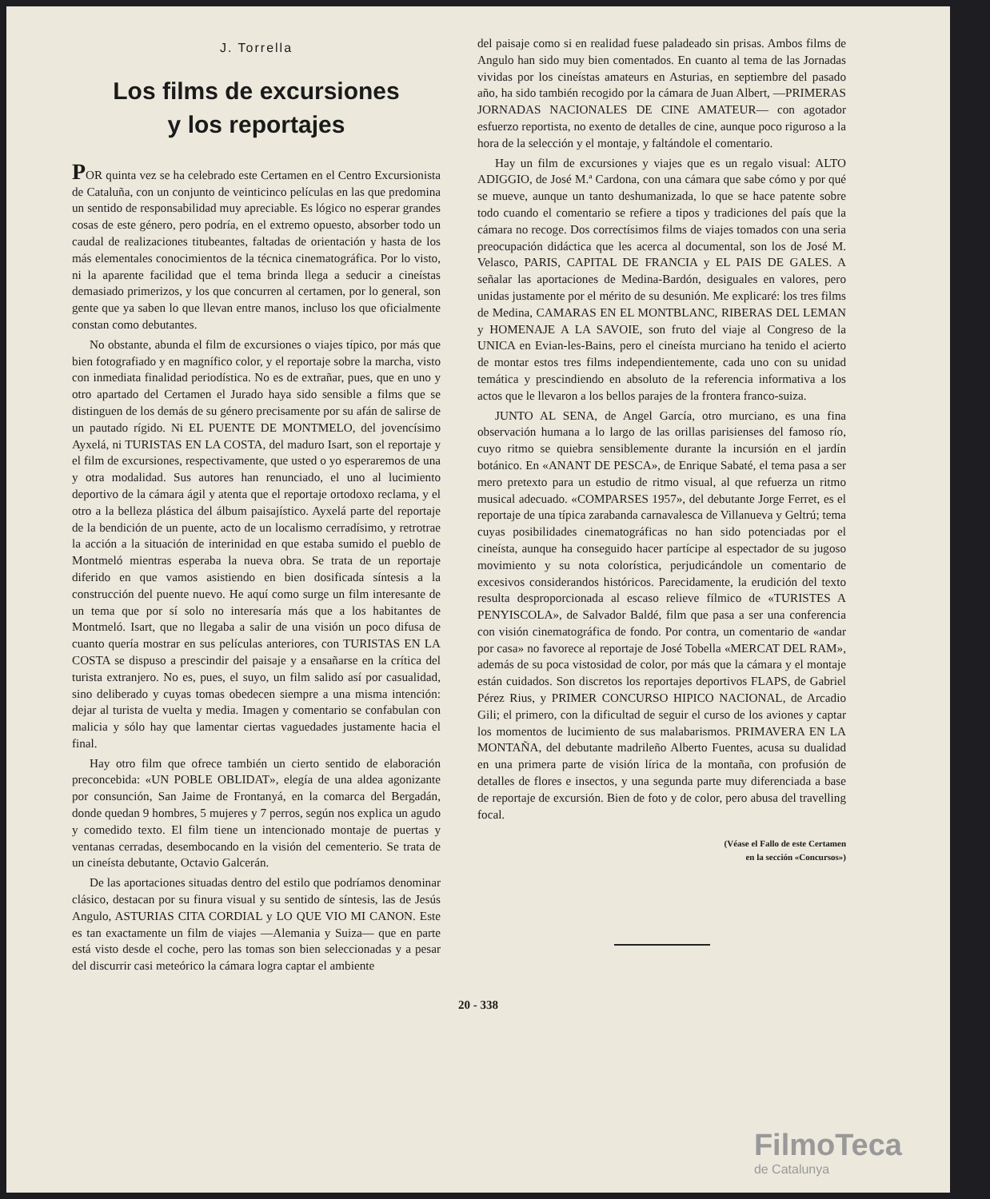J. Torrella
Los films de excursiones
y los reportajes
POR quinta vez se ha celebrado este Certamen en el Centro Excursionista de Cataluña, con un conjunto de veinticinco películas en las que predomina un sentido de responsabilidad muy apreciable. Es lógico no esperar grandes cosas de este género, pero podría, en el extremo opuesto, absorber todo un caudal de realizaciones titubeantes, faltadas de orientación y hasta de los más elementales conocimientos de la técnica cinematográfica. Por lo visto, ni la aparente facilidad que el tema brinda llega a seducir a cineístas demasiado primerizos, y los que concurren al certamen, por lo general, son gente que ya saben lo que llevan entre manos, incluso los que oficialmente constan como debutantes.
No obstante, abunda el film de excursiones o viajes típico, por más que bien fotografiado y en magnífico color, y el reportaje sobre la marcha, visto con inmediata finalidad periodística. No es de extrañar, pues, que en uno y otro apartado del Certamen el Jurado haya sido sensible a films que se distinguen de los demás de su género precisamente por su afán de salirse de un pautado rígido. Ni EL PUENTE DE MONTMELO, del jovencísimo Ayxelá, ni TURISTAS EN LA COSTA, del maduro Isart, son el reportaje y el film de excursiones, respectivamente, que usted o yo esperaremos de una y otra modalidad. Sus autores han renunciado, el uno al lucimiento deportivo de la cámara ágil y atenta que el reportaje ortodoxo reclama, y el otro a la belleza plástica del álbum paisajístico. Ayxelá parte del reportaje de la bendición de un puente, acto de un localismo cerradísimo, y retrotrae la acción a la situación de interinidad en que estaba sumido el pueblo de Montmeló mientras esperaba la nueva obra. Se trata de un reportaje diferido en que vamos asistiendo en bien dosificada síntesis a la construcción del puente nuevo. He aquí como surge un film interesante de un tema que por sí solo no interesaría más que a los habitantes de Montmeló. Isart, que no llegaba a salir de una visión un poco difusa de cuanto quería mostrar en sus películas anteriores, con TURISTAS EN LA COSTA se dispuso a prescindir del paisaje y a ensañarse en la crítica del turista extranjero. No es, pues, el suyo, un film salido así por casualidad, sino deliberado y cuyas tomas obedecen siempre a una misma intención: dejar al turista de vuelta y media. Imagen y comentario se confabulan con malicia y sólo hay que lamentar ciertas vaguedades justamente hacia el final.
Hay otro film que ofrece también un cierto sentido de elaboración preconcebida: «UN POBLE OBLIDAT», elegía de una aldea agonizante por consunción, San Jaime de Frontanyá, en la comarca del Bergadán, donde quedan 9 hombres, 5 mujeres y 7 perros, según nos explica un agudo y comedido texto. El film tiene un intencionado montaje de puertas y ventanas cerradas, desembocando en la visión del cementerio. Se trata de un cineísta debutante, Octavio Galcerán.
De las aportaciones situadas dentro del estilo que podríamos denominar clásico, destacan por su finura visual y su sentido de síntesis, las de Jesús Angulo, ASTURIAS CITA CORDIAL y LO QUE VIO MI CANON. Este es tan exactamente un film de viajes —Alemania y Suiza— que en parte está visto desde el coche, pero las tomas son bien seleccionadas y a pesar del discurrir casi meteórico la cámara logra captar el ambiente
del paisaje como si en realidad fuese paladeado sin prisas. Ambos films de Angulo han sido muy bien comentados. En cuanto al tema de las Jornadas vividas por los cineístas amateurs en Asturias, en septiembre del pasado año, ha sido también recogido por la cámara de Juan Albert, —PRIMERAS JORNADAS NACIONALES DE CINE AMATEUR— con agotador esfuerzo reportista, no exento de detalles de cine, aunque poco riguroso a la hora de la selección y el montaje, y faltándole el comentario.
Hay un film de excursiones y viajes que es un regalo visual: ALTO ADIGGIO, de José M.ª Cardona, con una cámara que sabe cómo y por qué se mueve, aunque un tanto deshumanizada, lo que se hace patente sobre todo cuando el comentario se refiere a tipos y tradiciones del país que la cámara no recoge. Dos correctísimos films de viajes tomados con una seria preocupación didáctica que les acerca al documental, son los de José M. Velasco, PARIS, CAPITAL DE FRANCIA y EL PAIS DE GALES. A señalar las aportaciones de Medina-Bardón, desiguales en valores, pero unidas justamente por el mérito de su desunión. Me explicaré: los tres films de Medina, CAMARAS EN EL MONTBLANC, RIBERAS DEL LEMAN y HOMENAJE A LA SAVOIE, son fruto del viaje al Congreso de la UNICA en Evian-les-Bains, pero el cineísta murciano ha tenido el acierto de montar estos tres films independientemente, cada uno con su unidad temática y prescindiendo en absoluto de la referencia informativa a los actos que le llevaron a los bellos parajes de la frontera franco-suiza.
JUNTO AL SENA, de Angel García, otro murciano, es una fina observación humana a lo largo de las orillas parisienses del famoso río, cuyo ritmo se quiebra sensiblemente durante la incursión en el jardín botánico. En «ANANT DE PESCA», de Enrique Sabaté, el tema pasa a ser mero pretexto para un estudio de ritmo visual, al que refuerza un ritmo musical adecuado. «COMPARSES 1957», del debutante Jorge Ferret, es el reportaje de una típica zarabanda carnavalesca de Villanueva y Geltrú; tema cuyas posibilidades cinematográficas no han sido potenciadas por el cineísta, aunque ha conseguido hacer partícipe al espectador de su jugoso movimiento y su nota colorística, perjudicándole un comentario de excesivos considerandos históricos. Parecidamente, la erudición del texto resulta desproporcionada al escaso relieve fílmico de «TURISTES A PENYISCOLA», de Salvador Baldé, film que pasa a ser una conferencia con visión cinematográfica de fondo. Por contra, un comentario de «andar por casa» no favorece al reportaje de José Tobella «MERCAT DEL RAM», además de su poca vistosidad de color, por más que la cámara y el montaje están cuidados. Son discretos los reportajes deportivos FLAPS, de Gabriel Pérez Rius, y PRIMER CONCURSO HIPICO NACIONAL, de Arcadio Gili; el primero, con la dificultad de seguir el curso de los aviones y captar los momentos de lucimiento de sus malabarismos. PRIMAVERA EN LA MONTAÑA, del debutante madrileño Alberto Fuentes, acusa su dualidad en una primera parte de visión lírica de la montaña, con profusión de detalles de flores e insectos, y una segunda parte muy diferenciada a base de reportaje de excursión. Bien de foto y de color, pero abusa del travelling focal.
(Véase el Fallo de este Certamen
en la sección «Concursos»)
20 - 338
FilmoTeca
de Catalunya